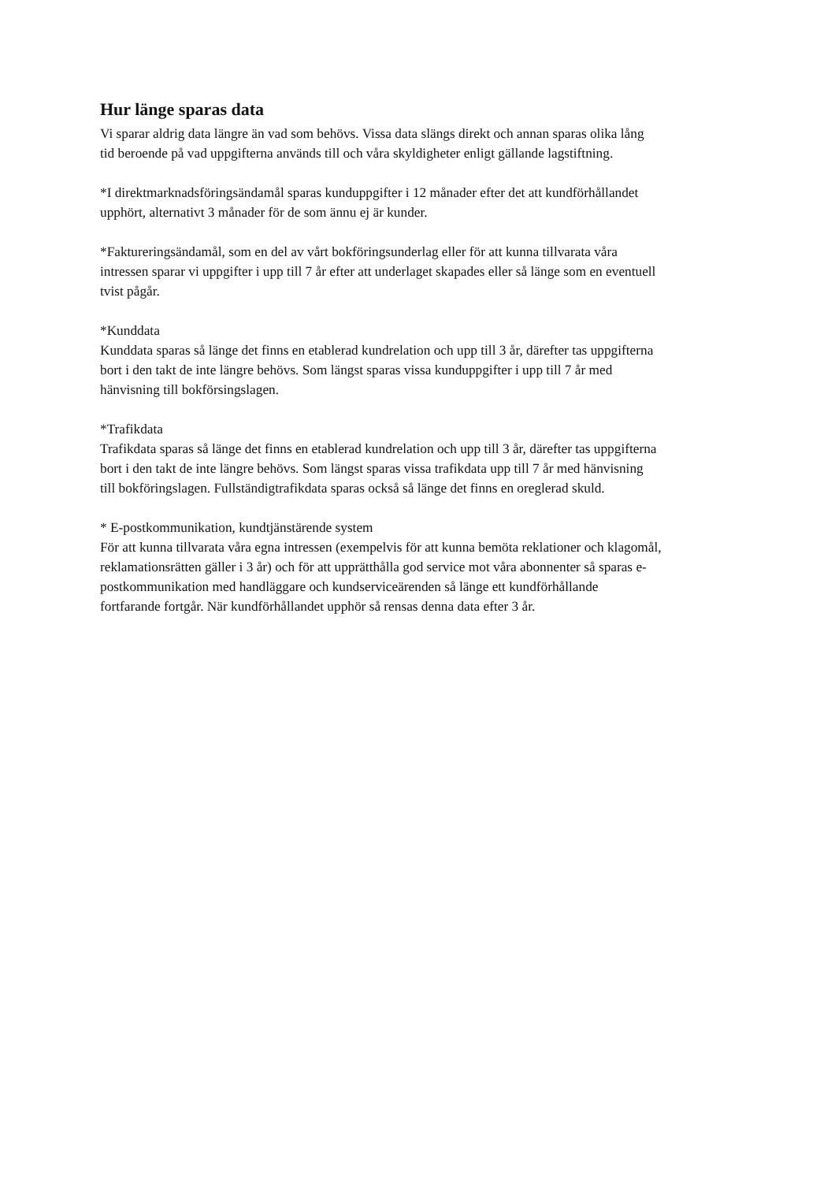Hur länge sparas data
Vi sparar aldrig data längre än vad som behövs. Vissa data slängs direkt och annan sparas olika lång
tid beroende på vad uppgifterna används till och våra skyldigheter enligt gällande lagstiftning.
*I direktmarknadsföringsändamål sparas kunduppgifter i 12 månader efter det att kundförhållandet
upphört, alternativt 3 månader för de som ännu ej är kunder.
*Faktureringsändamål, som en del av vårt bokföringsunderlag eller för att kunna tillvarata våra
intressen sparar vi uppgifter i upp till 7 år efter att underlaget skapades eller så länge som en eventuell
tvist pågår.
*Kunddata
Kunddata sparas så länge det finns en etablerad kundrelation och upp till 3 år, därefter tas uppgifterna
bort i den takt de inte längre behövs. Som längst sparas vissa kunduppgifter i upp till 7 år med
hänvisning till bokförsingslagen.
*Trafikdata
Trafikdata sparas så länge det finns en etablerad kundrelation och upp till 3 år, därefter tas uppgifterna
bort i den takt de inte längre behövs. Som längst sparas vissa trafikdata upp till 7 år med hänvisning
till bokföringslagen. Fullständigtrafikdata sparas också så länge det finns en oreglerad skuld.
* E-postkommunikation, kundtjänstärende system
För att kunna tillvarata våra egna intressen (exempelvis för att kunna bemöta reklationer och klagomål,
reklamationsrätten gäller i 3 år) och för att upprätthålla god service mot våra abonnenter så sparas e-
postkommunikation med handläggare och kundserviceärenden så länge ett kundförhållande
fortfarande fortgår. När kundförhållandet upphör så rensas denna data efter 3 år.